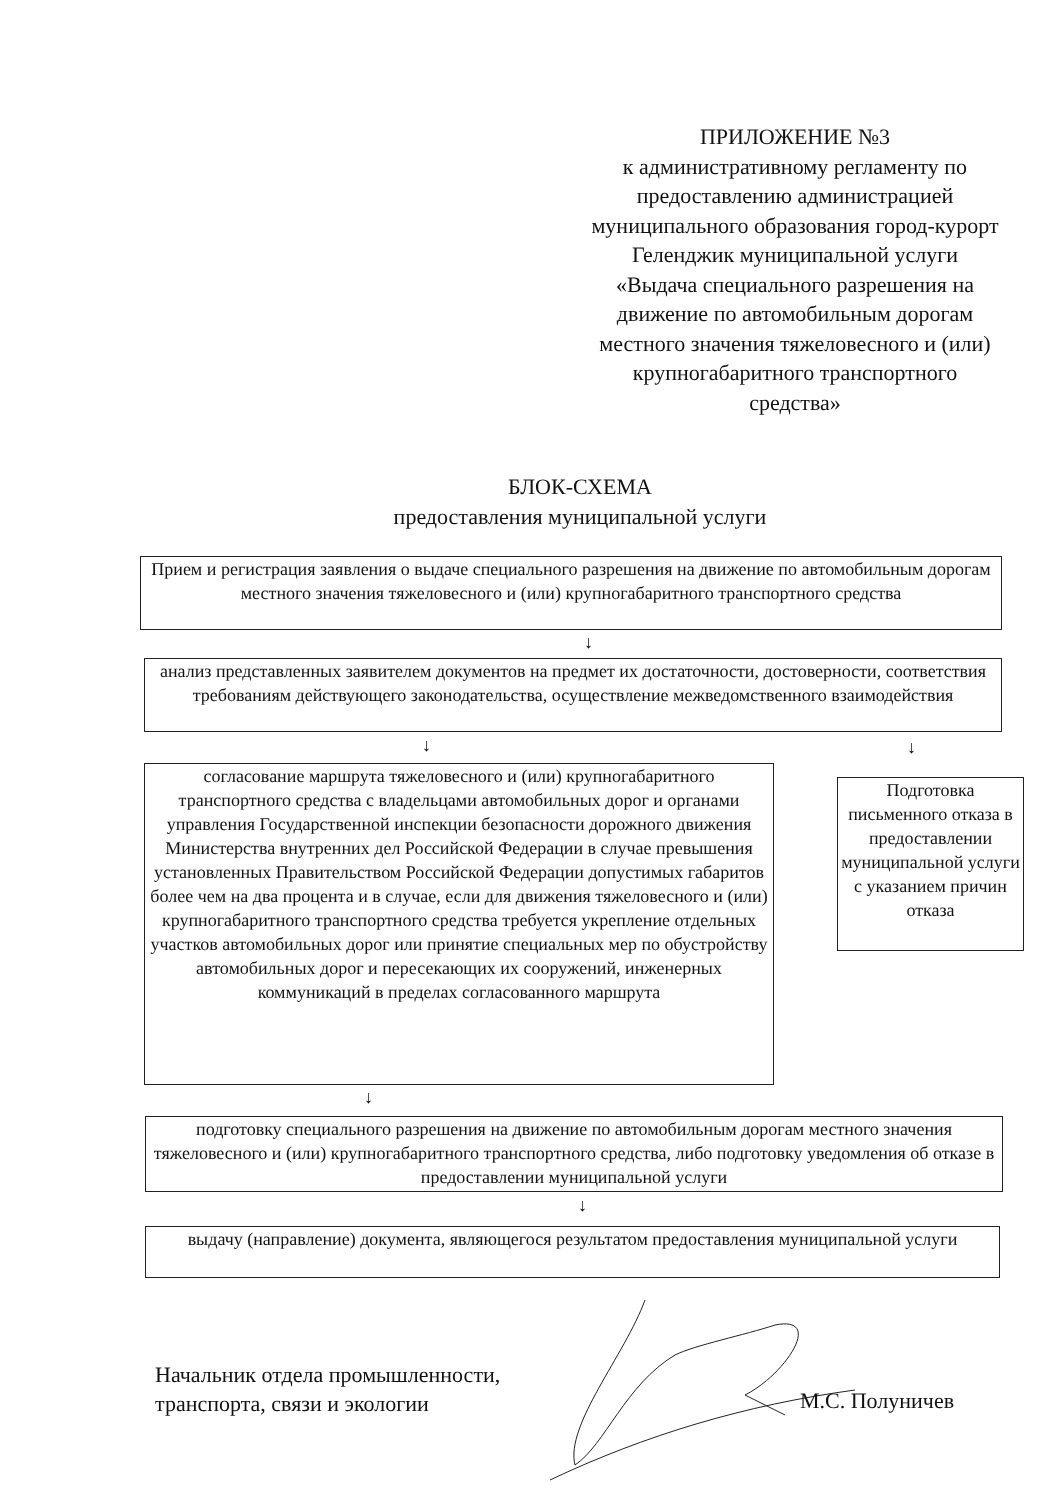ПРИЛОЖЕНИЕ №3
к административному регламенту по предоставлению администрацией муниципального образования город-курорт Геленджик муниципальной услуги «Выдача специального разрешения на движение по автомобильным дорогам местного значения тяжеловесного и (или) крупногабаритного транспортного средства»
БЛОК-СХЕМА
предоставления муниципальной услуги
Прием и регистрация заявления о выдаче специального разрешения на движение по автомобильным дорогам местного значения тяжеловесного и (или) крупногабаритного транспортного средства
↓
анализ представленных заявителем документов на предмет их достаточности, достоверности, соответствия требованиям действующего законодательства, осуществление межведомственного взаимодействия
↓ ↓
согласование маршрута тяжеловесного и (или) крупногабаритного транспортного средства с владельцами автомобильных дорог и органами управления Государственной инспекции безопасности дорожного движения Министерства внутренних дел Российской Федерации в случае превышения установленных Правительством Российской Федерации допустимых габаритов более чем на два процента и в случае, если для движения тяжеловесного и (или) крупногабаритного транспортного средства требуется укрепление отдельных участков автомобильных дорог или принятие специальных мер по обустройству автомобильных дорог и пересекающих их сооружений, инженерных коммуникаций в пределах согласованного маршрута
Подготовка письменного отказа в предоставлении муниципальной услуги с указанием причин отказа
↓
подготовку специального разрешения на движение по автомобильным дорогам местного значения тяжеловесного и (или) крупногабаритного транспортного средства, либо подготовку уведомления об отказе в предоставлении муниципальной услуги
↓
выдачу (направление) документа, являющегося результатом предоставления муниципальной услуги
Начальник отдела промышленности,
транспорта, связи и экологии
М.С. Полуничев